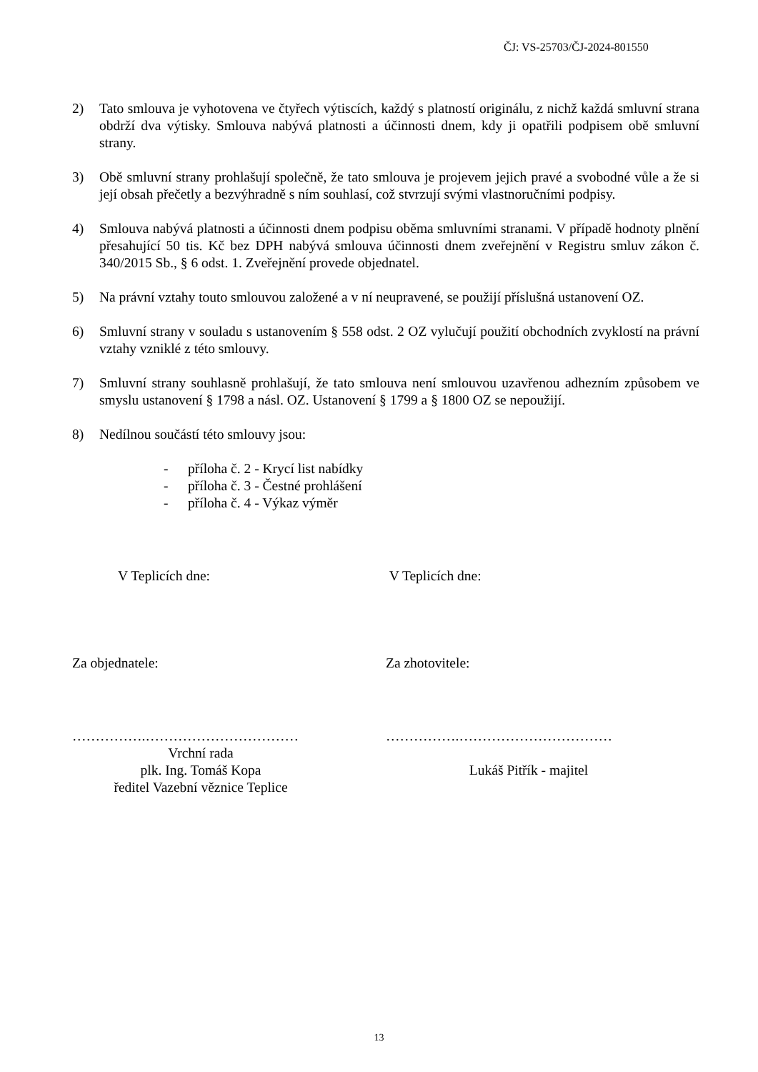ČJ: VS-25703/ČJ-2024-801550
2) Tato smlouva je vyhotovena ve čtyřech výtiscích, každý s platností originálu, z nichž každá smluvní strana obdrží dva výtisky. Smlouva nabývá platnosti a účinnosti dnem, kdy ji opatřili podpisem obě smluvní strany.
3) Obě smluvní strany prohlašují společně, že tato smlouva je projevem jejich pravé a svobodné vůle a že si její obsah přečetly a bezvýhradně s ním souhlasí, což stvrzují svými vlastnoručními podpisy.
4) Smlouva nabývá platnosti a účinnosti dnem podpisu oběma smluvními stranami. V případě hodnoty plnění přesahující 50 tis. Kč bez DPH nabývá smlouva účinnosti dnem zveřejnění v Registru smluv zákon č. 340/2015 Sb., § 6 odst. 1. Zveřejnění provede objednatel.
5) Na právní vztahy touto smlouvou založené a v ní neupravené, se použijí příslušná ustanovení OZ.
6) Smluvní strany v souladu s ustanovením § 558 odst. 2 OZ vylučují použití obchodních zvyklostí na právní vztahy vzniklé z této smlouvy.
7) Smluvní strany souhlasně prohlašují, že tato smlouva není smlouvou uzavřenou adhezním způsobem ve smyslu ustanovení § 1798 a násl. OZ. Ustanovení § 1799 a § 1800 OZ se nepoužijí.
8) Nedílnou součástí této smlouvy jsou:
- příloha č. 2 - Krycí list nabídky
- příloha č. 3 - Čestné prohlášení
- příloha č. 4 - Výkaz výměr
V Teplicích dne: V Teplicích dne:
Za objednatele: Za zhotovitele:
…………….……………………………
Vrchní rada
plk. Ing. Tomáš Kopa
ředitel Vazební věznice Teplice
…………….……………………………
Lukáš Pitřík - majitel
13